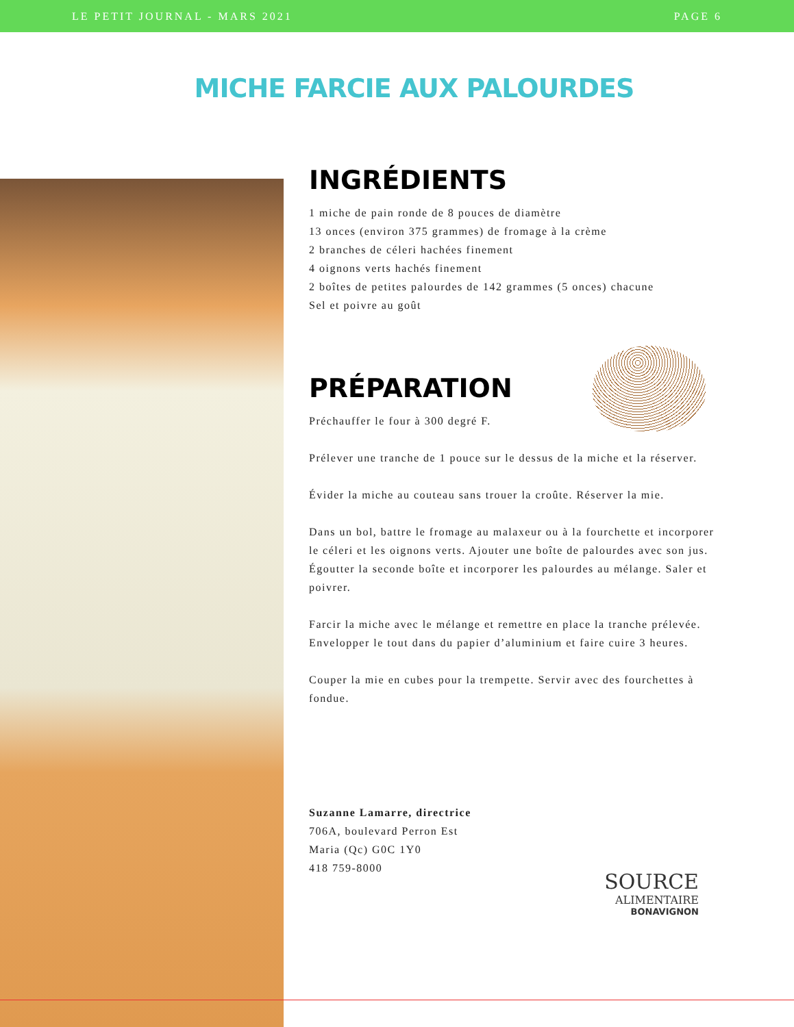LE PETIT JOURNAL - MARS 2021 PAGE 6
MICHE FARCIE AUX PALOURDES
INGRÉDIENTS
1 miche de pain ronde de 8 pouces de diamètre
13 onces (environ 375 grammes) de fromage à la crème
2 branches de céleri hachées finement
4 oignons verts hachés finement
2 boîtes de petites palourdes de 142 grammes (5 onces) chacune
Sel et poivre au goût
PRÉPARATION
Préchauffer le four à 300 degré F.
Prélever une tranche de 1 pouce sur le dessus de la miche et la réserver.
Évider la miche au couteau sans trouer la croûte. Réserver la mie.
Dans un bol, battre le fromage au malaxeur ou à la fourchette et incorporer le céleri et les oignons verts. Ajouter une boîte de palourdes avec son jus. Égoutter la seconde boîte et incorporer les palourdes au mélange. Saler et poivrer.
Farcir la miche avec le mélange et remettre en place la tranche prélevée. Envelopper le tout dans du papier d’aluminium et faire cuire 3 heures.
Couper la mie en cubes pour la trempette. Servir avec des fourchettes à fondue.
Suzanne Lamarre, directrice
706A, boulevard Perron Est
Maria (Qc) G0C 1Y0
418 759-8000
SOURCE
ALIMENTAIRE
BONAVIGNON